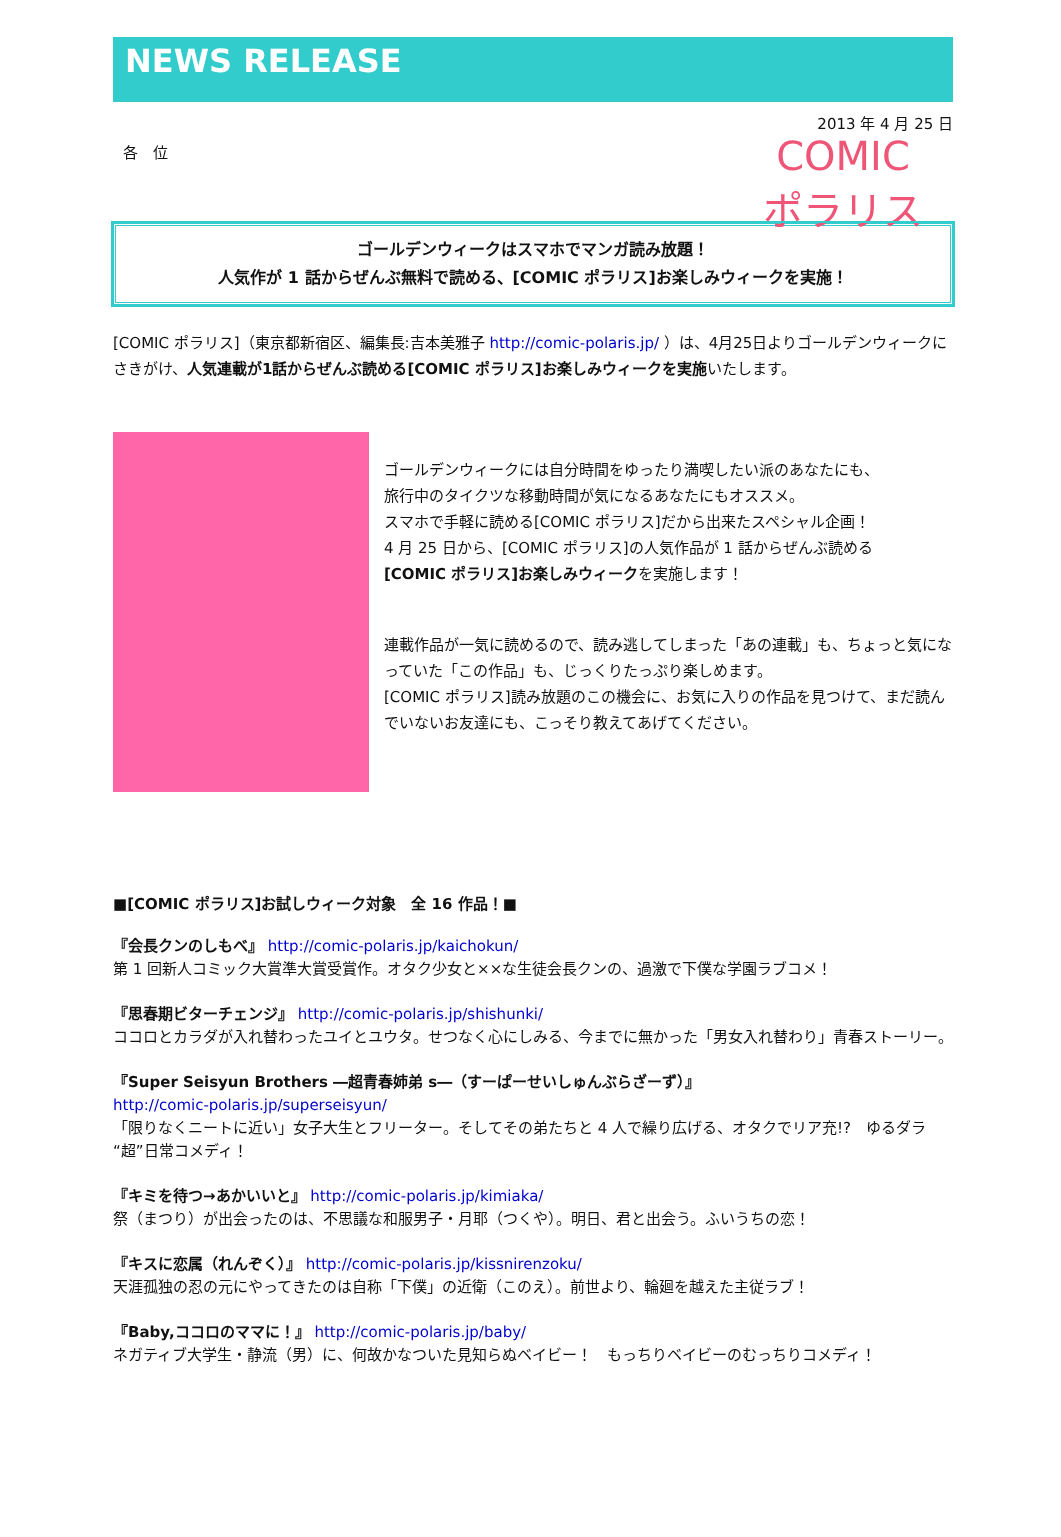NEWS RELEASE
2013 年 4 月 25 日
各　位
COMIC
ポラリス
ゴールデンウィークはスマホでマンガ読み放題！
人気作が 1 話からぜんぶ無料で読める、[COMIC ポラリス]お楽しみウィークを実施！
[COMIC ポラリス]（東京都新宿区、編集長:吉本美雅子 http://comic-polaris.jp/ ）は、4月25日よりゴールデンウィークにさきがけ、人気連載が1話からぜんぶ読める[COMIC ポラリス]お楽しみウィークを実施いたします。
ゴールデンウィークには自分時間をゆったり満喫したい派のあなたにも、
旅行中のタイクツな移動時間が気になるあなたにもオススメ。
スマホで手軽に読める[COMIC ポラリス]だから出来たスペシャル企画！
4 月 25 日から、[COMIC ポラリス]の人気作品が 1 話からぜんぶ読める
[COMIC ポラリス]お楽しみウィークを実施します！
連載作品が一気に読めるので、読み逃してしまった「あの連載」も、ちょっと気になっていた「この作品」も、じっくりたっぷり楽しめます。
[COMIC ポラリス]読み放題のこの機会に、お気に入りの作品を見つけて、まだ読んでいないお友達にも、こっそり教えてあげてください。
■[COMIC ポラリス]お試しウィーク対象　全 16 作品！■
『会長クンのしもべ』 http://comic-polaris.jp/kaichokun/
第 1 回新人コミック大賞準大賞受賞作。オタク少女と××な生徒会長クンの、過激で下僕な学園ラブコメ！
『思春期ビターチェンジ』 http://comic-polaris.jp/shishunki/
ココロとカラダが入れ替わったユイとユウタ。せつなく心にしみる、今までに無かった「男女入れ替わり」青春ストーリー。
『Super Seisyun Brothers ―超青春姉弟 s―（すーぱーせいしゅんぶらざーず）』
http://comic-polaris.jp/superseisyun/
「限りなくニートに近い」女子大生とフリーター。そしてその弟たちと 4 人で繰り広げる、オタクでリア充!?　ゆるダラ“超”日常コメディ！
『キミを待つ→あかいいと』 http://comic-polaris.jp/kimiaka/
祭（まつり）が出会ったのは、不思議な和服男子・月耶（つくや）。明日、君と出会う。ふいうちの恋！
『キスに恋属（れんぞく）』 http://comic-polaris.jp/kissnirenzoku/
天涯孤独の忍の元にやってきたのは自称「下僕」の近衛（このえ）。前世より、輪廻を越えた主従ラブ！
『Baby,ココロのママに！』 http://comic-polaris.jp/baby/
ネガティブ大学生・静流（男）に、何故かなついた見知らぬベイビー！　もっちりベイビーのむっちりコメディ！